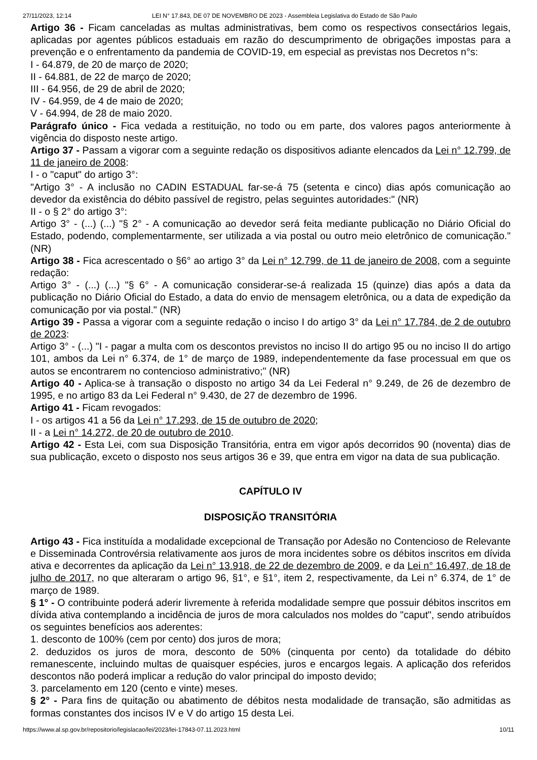27/11/2023, 12:14 LEI N° 17.843, DE 07 DE NOVEMBRO DE 2023 - Assembleia Legislativa do Estado de São Paulo
Artigo 36 - Ficam canceladas as multas administrativas, bem como os respectivos consectários legais, aplicadas por agentes públicos estaduais em razão do descumprimento de obrigações impostas para a prevenção e o enfrentamento da pandemia de COVID-19, em especial as previstas nos Decretos n°s:
I - 64.879, de 20 de março de 2020;
II - 64.881, de 22 de março de 2020;
III - 64.956, de 29 de abril de 2020;
IV - 64.959, de 4 de maio de 2020;
V - 64.994, de 28 de maio 2020.
Parágrafo único - Fica vedada a restituição, no todo ou em parte, dos valores pagos anteriormente à vigência do disposto neste artigo.
Artigo 37 - Passam a vigorar com a seguinte redação os dispositivos adiante elencados da Lei n° 12.799, de 11 de janeiro de 2008:
I - o "caput" do artigo 3°:
"Artigo 3° - A inclusão no CADIN ESTADUAL far-se-á 75 (setenta e cinco) dias após comunicação ao devedor da existência do débito passível de registro, pelas seguintes autoridades:" (NR)
II - o § 2° do artigo 3°:
Artigo 3° - (...) (...) "§ 2° - A comunicação ao devedor será feita mediante publicação no Diário Oficial do Estado, podendo, complementarmente, ser utilizada a via postal ou outro meio eletrônico de comunicação." (NR)
Artigo 38 - Fica acrescentado o §6° ao artigo 3° da Lei n° 12.799, de 11 de janeiro de 2008, com a seguinte redação:
Artigo 3° - (...) (...) "§ 6° - A comunicação considerar-se-á realizada 15 (quinze) dias após a data da publicação no Diário Oficial do Estado, a data do envio de mensagem eletrônica, ou a data de expedição da comunicação por via postal." (NR)
Artigo 39 - Passa a vigorar com a seguinte redação o inciso I do artigo 3° da Lei n° 17.784, de 2 de outubro de 2023:
Artigo 3° - (...) "I - pagar a multa com os descontos previstos no inciso II do artigo 95 ou no inciso II do artigo 101, ambos da Lei n° 6.374, de 1° de março de 1989, independentemente da fase processual em que os autos se encontrarem no contencioso administrativo;" (NR)
Artigo 40 - Aplica-se à transação o disposto no artigo 34 da Lei Federal n° 9.249, de 26 de dezembro de 1995, e no artigo 83 da Lei Federal n° 9.430, de 27 de dezembro de 1996.
Artigo 41 - Ficam revogados:
I - os artigos 41 a 56 da Lei n° 17.293, de 15 de outubro de 2020;
II - a Lei n° 14.272, de 20 de outubro de 2010.
Artigo 42 - Esta Lei, com sua Disposição Transitória, entra em vigor após decorridos 90 (noventa) dias de sua publicação, exceto o disposto nos seus artigos 36 e 39, que entra em vigor na data de sua publicação.
CAPÍTULO IV
DISPOSIÇÃO TRANSITÓRIA
Artigo 43 - Fica instituída a modalidade excepcional de Transação por Adesão no Contencioso de Relevante e Disseminada Controvérsia relativamente aos juros de mora incidentes sobre os débitos inscritos em dívida ativa e decorrentes da aplicação da Lei n° 13.918, de 22 de dezembro de 2009, e da Lei n° 16.497, de 18 de julho de 2017, no que alteraram o artigo 96, §1°, e §1°, item 2, respectivamente, da Lei n° 6.374, de 1° de março de 1989.
§ 1° - O contribuinte poderá aderir livremente à referida modalidade sempre que possuir débitos inscritos em dívida ativa contemplando a incidência de juros de mora calculados nos moldes do "caput", sendo atribuídos os seguintes benefícios aos aderentes:
1. desconto de 100% (cem por cento) dos juros de mora;
2. deduzidos os juros de mora, desconto de 50% (cinquenta por cento) da totalidade do débito remanescente, incluindo multas de quaisquer espécies, juros e encargos legais. A aplicação dos referidos descontos não poderá implicar a redução do valor principal do imposto devido;
3. parcelamento em 120 (cento e vinte) meses.
§ 2° - Para fins de quitação ou abatimento de débitos nesta modalidade de transação, são admitidas as formas constantes dos incisos IV e V do artigo 15 desta Lei.
https://www.al.sp.gov.br/repositorio/legislacao/lei/2023/lei-17843-07.11.2023.html 10/11